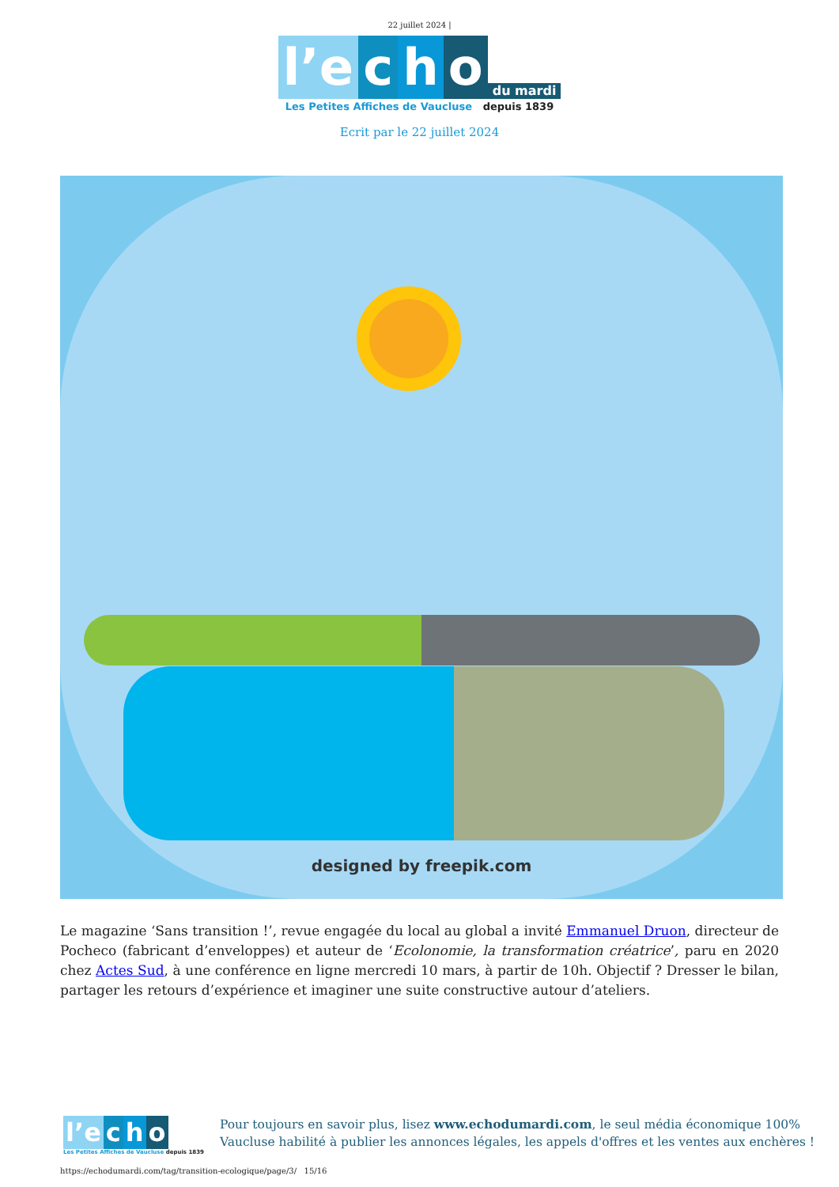22 juillet 2024 |
l’e c h o du mardi
Les Petites Affiches de Vaucluse depuis 1839
Ecrit par le 22 juillet 2024
designed by freepik.com
Le magazine ‘Sans transition !’, revue engagée du local au global a invité Emmanuel Druon, directeur de Pocheco (fabricant d’enveloppes) et auteur de ‘Ecolonomie, la transformation créatrice’, paru en 2020 chez Actes Sud, à une conférence en ligne mercredi 10 mars, à partir de 10h. Objectif ? Dresser le bilan, partager les retours d’expérience et imaginer une suite constructive autour d’ateliers.
l’e c h o
Les Petites Affiches de Vaucluse depuis 1839
Pour toujours en savoir plus, lisez www.echodumardi.com, le seul média économique 100%
Vaucluse habilité à publier les annonces légales, les appels d'offres et les ventes aux enchères !
https://echodumardi.com/tag/transition-ecologique/page/3/ 15/16